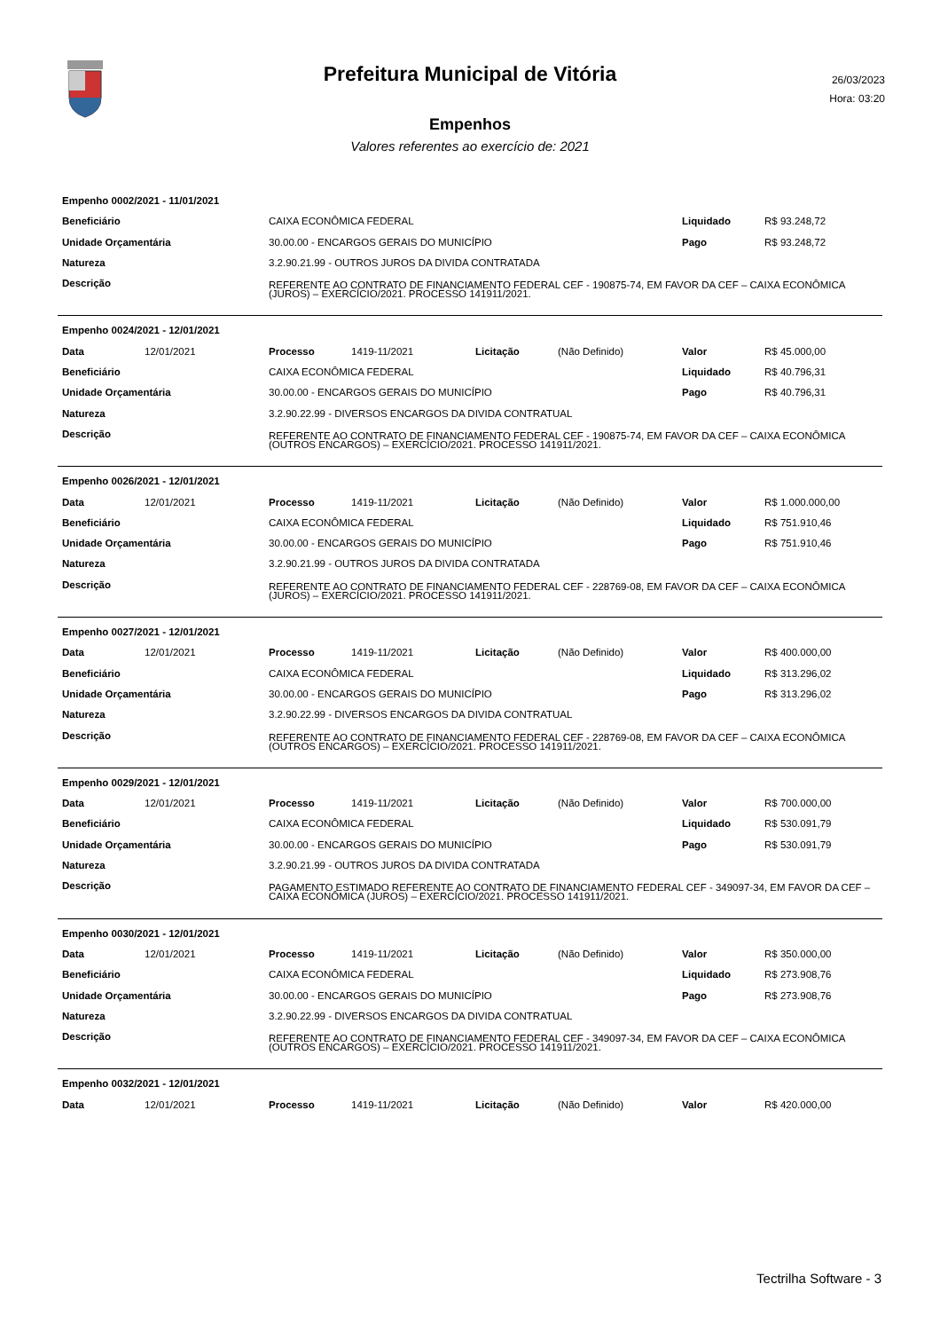Prefeitura Municipal de Vitória
26/03/2023
Hora: 03:20
Empenhos
Valores referentes ao exercício de: 2021
| Empenho 0002/2021 - 11/01/2021 | | | |
| Beneficiário | CAIXA ECONÔMICA FEDERAL | Liquidado | R$ 93.248,72 |
| Unidade Orçamentária | 30.00.00 - ENCARGOS GERAIS DO MUNICÍPIO | Pago | R$ 93.248,72 |
| Natureza | 3.2.90.21.99 - OUTROS JUROS DA DIVIDA CONTRATADA | | |
| Descrição | REFERENTE AO CONTRATO DE FINANCIAMENTO FEDERAL CEF - 190875-74, EM FAVOR DA CEF – CAIXA ECONÔMICA (JUROS) – EXERCÍCIO/2021. PROCESSO 141911/2021. | | |
| Empenho 0024/2021 - 12/01/2021 | | | | | | | |
| Data | 12/01/2021 | Processo | 1419-11/2021 | Licitação | (Não Definido) | Valor | R$ 45.000,00 |
| Beneficiário | | CAIXA ECONÔMICA FEDERAL | | | | Liquidado | R$ 40.796,31 |
| Unidade Orçamentária | | 30.00.00 - ENCARGOS GERAIS DO MUNICÍPIO | | | | Pago | R$ 40.796,31 |
| Natureza | | 3.2.90.22.99 - DIVERSOS ENCARGOS DA DIVIDA CONTRATUAL | | | | | |
| Descrição | | REFERENTE AO CONTRATO DE FINANCIAMENTO FEDERAL CEF - 190875-74, EM FAVOR DA CEF – CAIXA ECONÔMICA (OUTROS ENCARGOS) – EXERCÍCIO/2021. PROCESSO 141911/2021. | | | | | |
| Empenho 0026/2021 - 12/01/2021 | | | | | | | |
| Data | 12/01/2021 | Processo | 1419-11/2021 | Licitação | (Não Definido) | Valor | R$ 1.000.000,00 |
| Beneficiário | | CAIXA ECONÔMICA FEDERAL | | | | Liquidado | R$ 751.910,46 |
| Unidade Orçamentária | | 30.00.00 - ENCARGOS GERAIS DO MUNICÍPIO | | | | Pago | R$ 751.910,46 |
| Natureza | | 3.2.90.21.99 - OUTROS JUROS DA DIVIDA CONTRATADA | | | | | |
| Descrição | | REFERENTE AO CONTRATO DE FINANCIAMENTO FEDERAL CEF - 228769-08, EM FAVOR DA CEF – CAIXA ECONÔMICA (JUROS) – EXERCÍCIO/2021. PROCESSO 141911/2021. | | | | | |
| Empenho 0027/2021 - 12/01/2021 | | | | | | | |
| Data | 12/01/2021 | Processo | 1419-11/2021 | Licitação | (Não Definido) | Valor | R$ 400.000,00 |
| Beneficiário | | CAIXA ECONÔMICA FEDERAL | | | | Liquidado | R$ 313.296,02 |
| Unidade Orçamentária | | 30.00.00 - ENCARGOS GERAIS DO MUNICÍPIO | | | | Pago | R$ 313.296,02 |
| Natureza | | 3.2.90.22.99 - DIVERSOS ENCARGOS DA DIVIDA CONTRATUAL | | | | | |
| Descrição | | REFERENTE AO CONTRATO DE FINANCIAMENTO FEDERAL CEF - 228769-08, EM FAVOR DA CEF – CAIXA ECONÔMICA (OUTROS ENCARGOS) – EXERCÍCIO/2021. PROCESSO 141911/2021. | | | | | |
| Empenho 0029/2021 - 12/01/2021 | | | | | | | |
| Data | 12/01/2021 | Processo | 1419-11/2021 | Licitação | (Não Definido) | Valor | R$ 700.000,00 |
| Beneficiário | | CAIXA ECONÔMICA FEDERAL | | | | Liquidado | R$ 530.091,79 |
| Unidade Orçamentária | | 30.00.00 - ENCARGOS GERAIS DO MUNICÍPIO | | | | Pago | R$ 530.091,79 |
| Natureza | | 3.2.90.21.99 - OUTROS JUROS DA DIVIDA CONTRATADA | | | | | |
| Descrição | | PAGAMENTO ESTIMADO REFERENTE AO CONTRATO DE FINANCIAMENTO FEDERAL CEF - 349097-34, EM FAVOR DA CEF – CAIXA ECONÔMICA (JUROS) – EXERCÍCIO/2021. PROCESSO 141911/2021. | | | | | |
| Empenho 0030/2021 - 12/01/2021 | | | | | | | |
| Data | 12/01/2021 | Processo | 1419-11/2021 | Licitação | (Não Definido) | Valor | R$ 350.000,00 |
| Beneficiário | | CAIXA ECONÔMICA FEDERAL | | | | Liquidado | R$ 273.908,76 |
| Unidade Orçamentária | | 30.00.00 - ENCARGOS GERAIS DO MUNICÍPIO | | | | Pago | R$ 273.908,76 |
| Natureza | | 3.2.90.22.99 - DIVERSOS ENCARGOS DA DIVIDA CONTRATUAL | | | | | |
| Descrição | | REFERENTE AO CONTRATO DE FINANCIAMENTO FEDERAL CEF - 349097-34, EM FAVOR DA CEF – CAIXA ECONÔMICA (OUTROS ENCARGOS) – EXERCÍCIO/2021. PROCESSO 141911/2021. | | | | | |
| Empenho 0032/2021 - 12/01/2021 | | | | | | | |
| Data | 12/01/2021 | Processo | 1419-11/2021 | Licitação | (Não Definido) | Valor | R$ 420.000,00 |
Tectrilha Software - 3